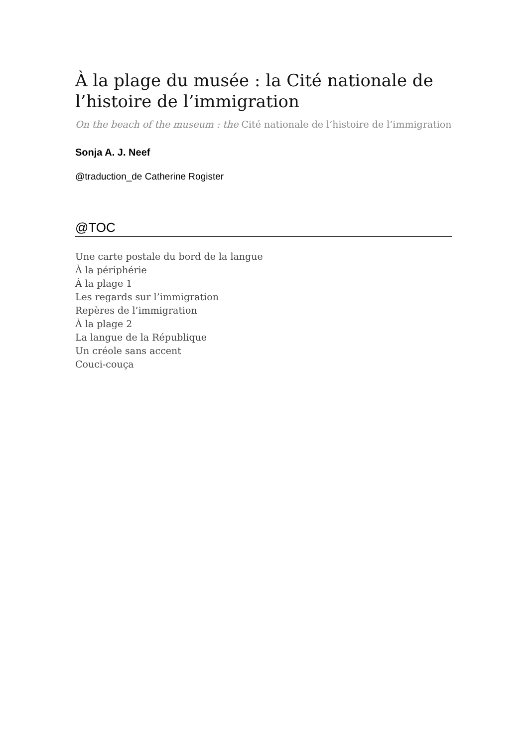À la plage du musée : la Cité nationale de l’histoire de l’immigration
On the beach of the museum : the Cité nationale de l’histoire de l’immigration
Sonja A. J. Neef
@traduction_de Catherine Rogister
@TOC
Une carte postale du bord de la langue
À la périphérie
À la plage 1
Les regards sur l’immigration
Repères de l’immigration
À la plage 2
La langue de la République
Un créole sans accent
Couci-couça